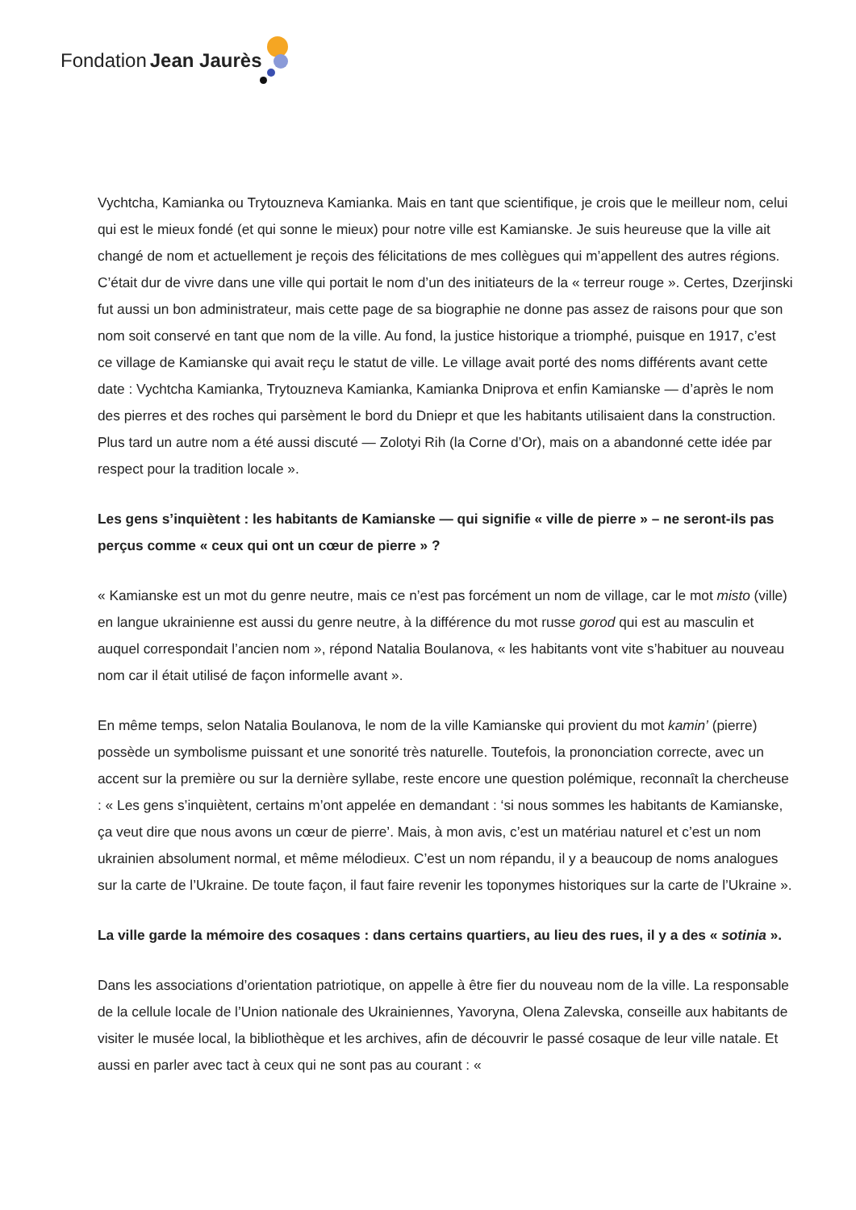Fondation Jean Jaurès
Vychtcha, Kamianka ou Trytouzneva Kamianka. Mais en tant que scientifique, je crois que le meilleur nom, celui qui est le mieux fondé (et qui sonne le mieux) pour notre ville est Kamianske. Je suis heureuse que la ville ait changé de nom et actuellement je reçois des félicitations de mes collègues qui m’appellent des autres régions. C’était dur de vivre dans une ville qui portait le nom d’un des initiateurs de la « terreur rouge ». Certes, Dzerjinski fut aussi un bon administrateur, mais cette page de sa biographie ne donne pas assez de raisons pour que son nom soit conservé en tant que nom de la ville. Au fond, la justice historique a triomphé, puisque en 1917, c’est ce village de Kamianske qui avait reçu le statut de ville. Le village avait porté des noms différents avant cette date : Vychtcha Kamianka, Trytouzneva Kamianka, Kamianka Dniprova et enfin Kamianske — d’après le nom des pierres et des roches qui parsèment le bord du Dniepr et que les habitants utilisaient dans la construction. Plus tard un autre nom a été aussi discuté — Zolotyi Rih (la Corne d’Or), mais on a abandonné cette idée par respect pour la tradition locale ».
Les gens s’inquiètent : les habitants de Kamianske — qui signifie « ville de pierre » – ne seront-ils pas perçus comme « ceux qui ont un cœur de pierre » ?
« Kamianske est un mot du genre neutre, mais ce n’est pas forcément un nom de village, car le mot misto (ville) en langue ukrainienne est aussi du genre neutre, à la différence du mot russe gorod qui est au masculin et auquel correspondait l’ancien nom », répond Natalia Boulanova, « les habitants vont vite s’habituer au nouveau nom car il était utilisé de façon informelle avant ».
En même temps, selon Natalia Boulanova, le nom de la ville Kamianske qui provient du mot kamin’ (pierre) possède un symbolisme puissant et une sonorité très naturelle. Toutefois, la prononciation correcte, avec un accent sur la première ou sur la dernière syllabe, reste encore une question polémique, reconnaît la chercheuse : « Les gens s’inquiètent, certains m’ont appelée en demandant : ‘si nous sommes les habitants de Kamianske, ça veut dire que nous avons un cœur de pierre’. Mais, à mon avis, c’est un matériau naturel et c’est un nom ukrainien absolument normal, et même mélodieux. C’est un nom répandu, il y a beaucoup de noms analogues sur la carte de l’Ukraine. De toute façon, il faut faire revenir les toponymes historiques sur la carte de l’Ukraine ».
La ville garde la mémoire des cosaques : dans certains quartiers, au lieu des rues, il y a des « sotinia ».
Dans les associations d’orientation patriotique, on appelle à être fier du nouveau nom de la ville. La responsable de la cellule locale de l’Union nationale des Ukrainiennes, Yavoryna, Olena Zalevska, conseille aux habitants de visiter le musée local, la bibliothèque et les archives, afin de découvrir le passé cosaque de leur ville natale. Et aussi en parler avec tact à ceux qui ne sont pas au courant : «